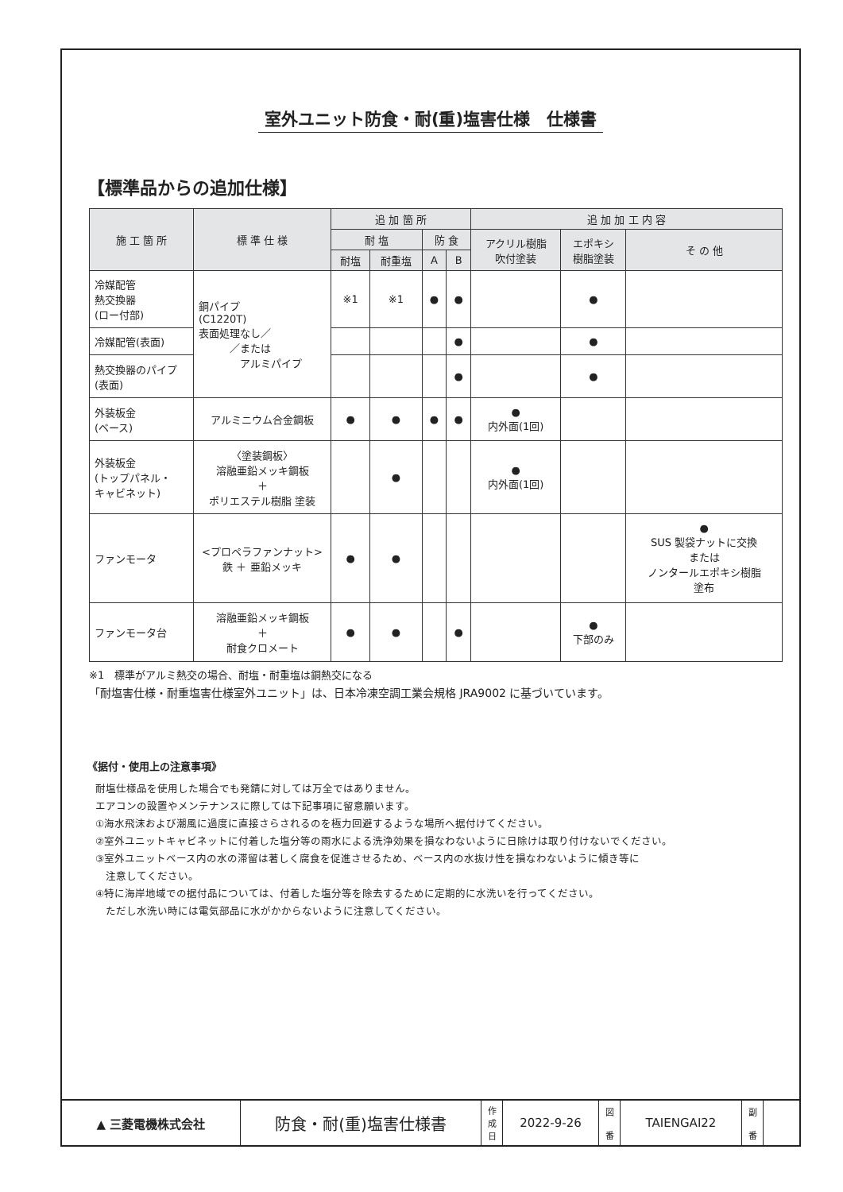室外ユニット防食・耐(重)塩害仕様　仕様書
【標準品からの追加仕様】
| 施 工 箇 所 | 標 準 仕 様 | 追 加 箇 所 | | | | 追 加 加 工 内 容 | | |
| --- | --- | --- | --- | --- | --- | --- | --- | --- |
| | | 耐 塩 | | 防 食 | | アクリル樹脂 吹付塗装 | エポキシ 樹脂塗装 | そ の 他 |
| | | 耐塩 | 耐重塩 | A | B | | | |
| 冷媒配管 熱交換器 (ロー付部) | 銅パイプ (C1220T) 表面処理なし／ ／または アルミパイプ | ※1 | ※1 | ● | ● | | ● | |
| 冷媒配管(表面) | | | | | ● | | ● | |
| 熱交換器のパイプ (表面) | | | | | ● | | ● | |
| 外装板金 (ベース) | アルミニウム合金鋼板 | ● | ● | ● | ● | ● 内外面(1回) | | |
| 外装板金 (トップパネル・ キャビネット) | 〈塗装鋼板〉 溶融亜鉛メッキ鋼板 ＋ ポリエステル樹脂 塗装 | | ● | | | ● 内外面(1回) | | |
| ファンモータ | <プロペラファンナット> 鉄 ＋ 亜鉛メッキ | ● | ● | | | | | ● SUS 製袋ナットに交換 または ノンタールエポキシ樹脂 塗布 |
| ファンモータ台 | 溶融亜鉛メッキ鋼板 ＋ 耐食クロメート | ● | ● | | ● | | ● 下部のみ | |
※1　標準がアルミ熱交の場合、耐塩・耐重塩は銅熱交になる
「耐塩害仕様・耐重塩害仕様室外ユニット」は、日本冷凍空調工業会規格 JRA9002 に基づいています。
《据付・使用上の注意事項》
耐塩仕様品を使用した場合でも発錆に対しては万全ではありません。
エアコンの設置やメンテナンスに際しては下記事項に留意願います。
①海水飛沫および潮風に過度に直接さらされるのを極力回避するような場所へ据付けてください。
②室外ユニットキャビネットに付着した塩分等の雨水による洗浄効果を損なわないように日除けは取り付けないでください。
③室外ユニットベース内の水の滞留は著しく腐食を促進させるため、ベース内の水抜け性を損なわないように傾き等に
　注意してください。
④特に海岸地域での据付品については、付着した塩分等を除去するために定期的に水洗いを行ってください。
　ただし水洗い時には電気部品に水がかからないように注意してください。
| ▲ 三菱電機株式会社 | 防食・耐(重)塩害仕様書 | 作 成 日 | 2022-9-26 | 図 番 | TAIENGAI22 | 副 番 | |